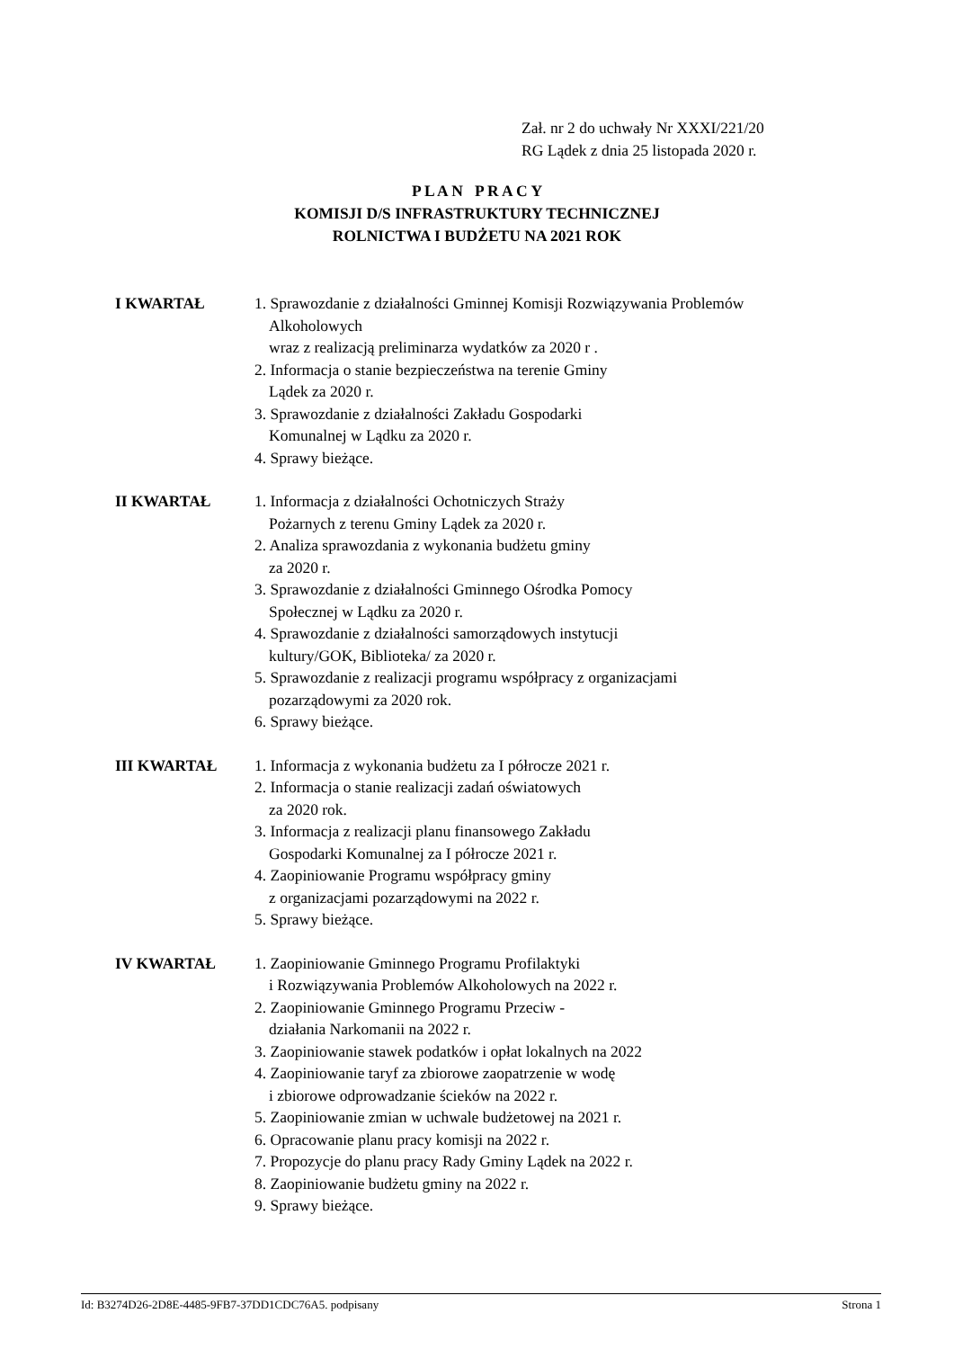Zał. nr 2 do uchwały Nr XXXI/221/20
RG Lądek z dnia 25 listopada 2020 r.
P L A N P R A C Y
KOMISJI D/S INFRASTRUKTURY TECHNICZNEJ
ROLNICTWA I BUDŻETU NA 2021 ROK
I KWARTAŁ 1. Sprawozdanie z działalności Gminnej Komisji Rozwiązywania Problemów Alkoholowych
wraz z realizacją preliminarza wydatków za 2020 r .
2. Informacja o stanie bezpieczeństwa na terenie Gminy
Lądek za 2020 r.
3. Sprawozdanie z działalności Zakładu Gospodarki
Komunalnej w Lądku za 2020 r.
4. Sprawy bieżące.
II KWARTAŁ 1. Informacja z działalności Ochotniczych Straży
Pożarnych z terenu Gminy Lądek za 2020 r.
2. Analiza sprawozdania z wykonania budżetu gminy
za 2020 r.
3. Sprawozdanie z działalności Gminnego Ośrodka Pomocy
Społecznej w Lądku za 2020 r.
4. Sprawozdanie z działalności samorządowych instytucji
kultury/GOK, Biblioteka/ za 2020 r.
5. Sprawozdanie z realizacji programu współpracy z organizacjami
pozarządowymi za 2020 rok.
6. Sprawy bieżące.
III KWARTAŁ 1. Informacja z wykonania budżetu za I półrocze 2021 r.
2. Informacja o stanie realizacji zadań oświatowych
za 2020 rok.
3. Informacja z realizacji planu finansowego Zakładu
Gospodarki Komunalnej za I półrocze 2021 r.
4. Zaopiniowanie Programu współpracy gminy
z organizacjami pozarządowymi na 2022 r.
5. Sprawy bieżące.
IV KWARTAŁ 1. Zaopiniowanie Gminnego Programu Profilaktyki
i Rozwiązywania Problemów Alkoholowych na 2022 r.
2. Zaopiniowanie Gminnego Programu Przeciw -
działania Narkomanii na 2022 r.
3. Zaopiniowanie stawek podatków i opłat lokalnych na 2022
4. Zaopiniowanie taryf za zbiorowe zaopatrzenie w wodę
i zbiorowe odprowadzanie ścieków na 2022 r.
5. Zaopiniowanie zmian w uchwale budżetowej na 2021 r.
6. Opracowanie planu pracy komisji na 2022 r.
7. Propozycje do planu pracy Rady Gminy Lądek na 2022 r.
8. Zaopiniowanie budżetu gminy na 2022 r.
9. Sprawy bieżące.
Id: B3274D26-2D8E-4485-9FB7-37DD1CDC76A5. podpisany Strona 1